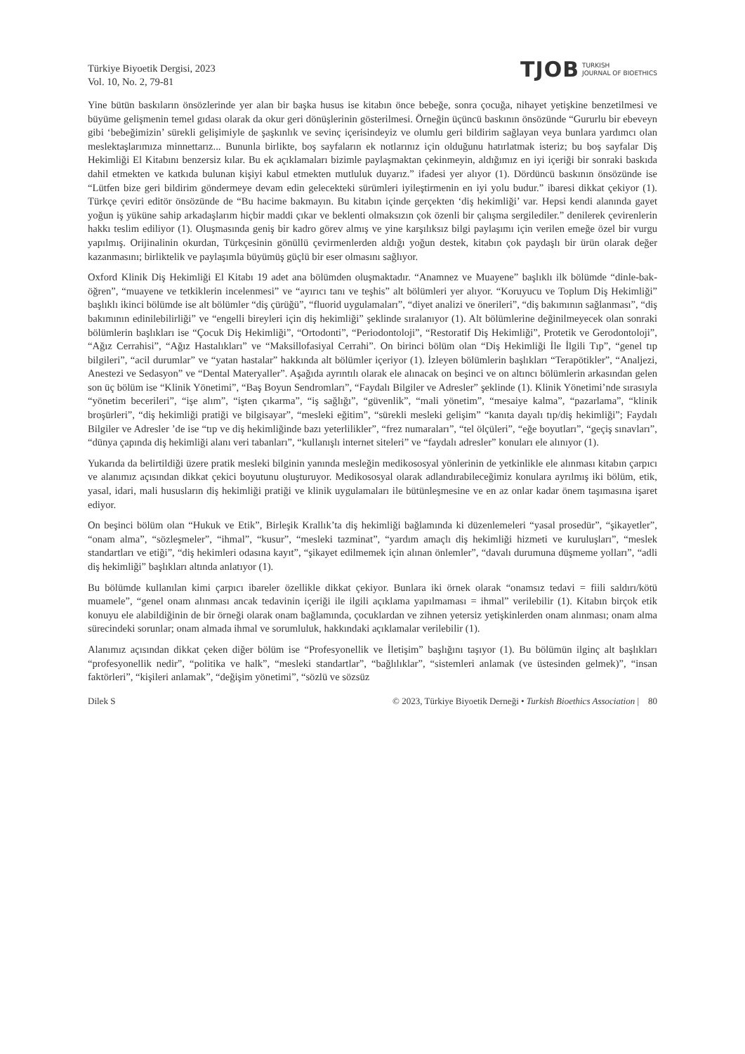Türkiye Biyoetik Dergisi, 2023
Vol. 10, No. 2, 79-81
TJOB TURKISH
JOURNAL OF BIOETHICS
Yine bütün baskıların önsözlerinde yer alan bir başka husus ise kitabın önce bebeğe, sonra çocuğa, nihayet yetişkine benzetilmesi ve büyüme gelişmenin temel gıdası olarak da okur geri dönüşlerinin gösterilmesi. Örneğin üçüncü baskının önsözünde “Gururlu bir ebeveyn gibi ‘bebeğimizin’ sürekli gelişimiyle de şaşkınlık ve sevinç içerisindeyiz ve olumlu geri bildirim sağlayan veya bunlara yardımcı olan meslektaşlarımıza minnettarız... Bununla birlikte, boş sayfaların ek notlarınız için olduğunu hatırlatmak isteriz; bu boş sayfalar Diş Hekimliği El Kitabını benzersiz kılar. Bu ek açıklamaları bizimle paylaşmaktan çekinmeyin, aldığımız en iyi içeriği bir sonraki baskıda dahil etmekten ve katkıda bulunan kişiyi kabul etmekten mutluluk duyarız.” ifadesi yer alıyor (1). Dördüncü baskının önsözünde ise “Lütfen bize geri bildirim göndermeye devam edin gelecekteki sürümleri iyileştirmenin en iyi yolu budur.” ibaresi dikkat çekiyor (1). Türkçe çeviri editör önsözünde de “Bu hacime bakmayın. Bu kitabın içinde gerçekten ‘diş hekimliği’ var. Hepsi kendi alanında gayet yoğun iş yüküne sahip arkadaşlarım hiçbir maddi çıkar ve beklenti olmaksızın çok özenli bir çalışma sergilediler.” denilerek çevirenlerin hakkı teslim ediliyor (1). Oluşmasında geniş bir kadro görev almış ve yine karşılıksız bilgi paylaşımı için verilen emeğe özel bir vurgu yapılmış. Orijinalinin okurdan, Türkçesinin gönüllü çevirmenlerden aldığı yoğun destek, kitabın çok paydaşlı bir ürün olarak değer kazanmasını; birliktelik ve paylaşımla büyümüş güçlü bir eser olmasını sağlıyor.
Oxford Klinik Diş Hekimliği El Kitabı 19 adet ana bölümden oluşmaktadır. “Anamnez ve Muayene” başlıklı ilk bölümde “dinle-bak-öğren”, “muayene ve tetkiklerin incelenmesi” ve “ayırıcı tanı ve teşhis” alt bölümleri yer alıyor. “Koruyucu ve Toplum Diş Hekimliği” başlıklı ikinci bölümde ise alt bölümler “diş çürüğü”, “fluorid uygulamaları”, “diyet analizi ve önerileri”, “diş bakımının sağlanması”, “diş bakımının edinilebilirliği” ve “engelli bireyleri için diş hekimliği” şeklinde sıralanıyor (1). Alt bölümlerine değinilmeyecek olan sonraki bölümlerin başlıkları ise “Çocuk Diş Hekimliği”, “Ortodonti”, “Periodontoloji”, “Restoratif Diş Hekimliği”, Protetik ve Gerodontoloji”, “Ağız Cerrahisi”, “Ağız Hastalıkları” ve “Maksillofasiyal Cerrahi”. On birinci bölüm olan “Diş Hekimliği İle İlgili Tıp”, “genel tıp bilgileri”, “acil durumlar” ve “yatan hastalar” hakkında alt bölümler içeriyor (1). İzleyen bölümlerin başlıkları “Terapötikler”, “Analjezi, Anestezi ve Sedasyon” ve “Dental Materyaller”. Aşağıda ayrıntılı olarak ele alınacak on beşinci ve on altıncı bölümlerin arkasından gelen son üç bölüm ise “Klinik Yönetimi”, “Baş Boyun Sendromları”, “Faydalı Bilgiler ve Adresler” şeklinde (1). Klinik Yönetimi’nde sırasıyla “yönetim becerileri”, “işe alım”, “işten çıkarma”, “iş sağlığı”, “güvenlik”, “mali yönetim”, “mesaiye kalma”, “pazarlama”, “klinik broşürleri”, “diş hekimliği pratiği ve bilgisayar”, “mesleki eğitim”, “sürekli mesleki gelişim” “kanıta dayalı tıp/diş hekimliği”; Faydalı Bilgiler ve Adresler ’de ise “tıp ve diş hekimliğinde bazı yeterlilikler”, “frez numaraları”, “tel ölçüleri”, “eğe boyutları”, “geçiş sınavları”, “dünya çapında diş hekimliği alanı veri tabanları”, “kullanışlı internet siteleri” ve “faydalı adresler” konuları ele alınıyor (1).
Yukarıda da belirtildiği üzere pratik mesleki bilginin yanında mesleğin medikososyal yönlerinin de yetkinlikle ele alınması kitabın çarpıcı ve alanımız açısından dikkat çekici boyutunu oluşturuyor. Medikososyal olarak adlandırabileceğimiz konulara ayrılmış iki bölüm, etik, yasal, idari, mali hususların diş hekimliği pratiği ve klinik uygulamaları ile bütünleşmesine ve en az onlar kadar önem taşımasına işaret ediyor.
On beşinci bölüm olan “Hukuk ve Etik”, Birleşik Krallık’ta diş hekimliği bağlamında ki düzenlemeleri “yasal prosedür”, “şikayetler”, “onam alma”, “sözleşmeler”, “ihmal”, “kusur”, “mesleki tazminat”, “yardım amaçlı diş hekimliği hizmeti ve kuruluşları”, “meslek standartları ve etiği”, “diş hekimleri odasına kayıt”, “şikayet edilmemek için alınan önlemler”, “davalı durumuna düşmeme yolları”, “adli diş hekimliği” başlıkları altında anlatıyor (1).
Bu bölümde kullanılan kimi çarpıcı ibareler özellikle dikkat çekiyor. Bunlara iki örnek olarak “onamsız tedavi = fiili saldırı/kötü muamele”, “genel onam alınması ancak tedavinin içeriği ile ilgili açıklama yapılmaması = ihmal” verilebilir (1). Kitabın birçok etik konuyu ele alabildiğinin de bir örneği olarak onam bağlamında, çocuklardan ve zihnen yetersiz yetişkinlerden onam alınması; onam alma sürecindeki sorunlar; onam almada ihmal ve sorumluluk, hakkındaki açıklamalar verilebilir (1).
Alanımız açısından dikkat çeken diğer bölüm ise “Profesyonellik ve İletişim” başlığını taşıyor (1). Bu bölümün ilginç alt başlıkları “profesyonellik nedir”, “politika ve halk”, “mesleki standartlar”, “bağlılıklar”, “sistemleri anlamak (ve üstesinden gelmek)”, “insan faktörleri”, “kişileri anlamak”, “değişim yönetimi”, “sözlü ve sözsüz
Dilek S © 2023, Türkiye Biyoetik Derneği • Turkish Bioethics Association | 80